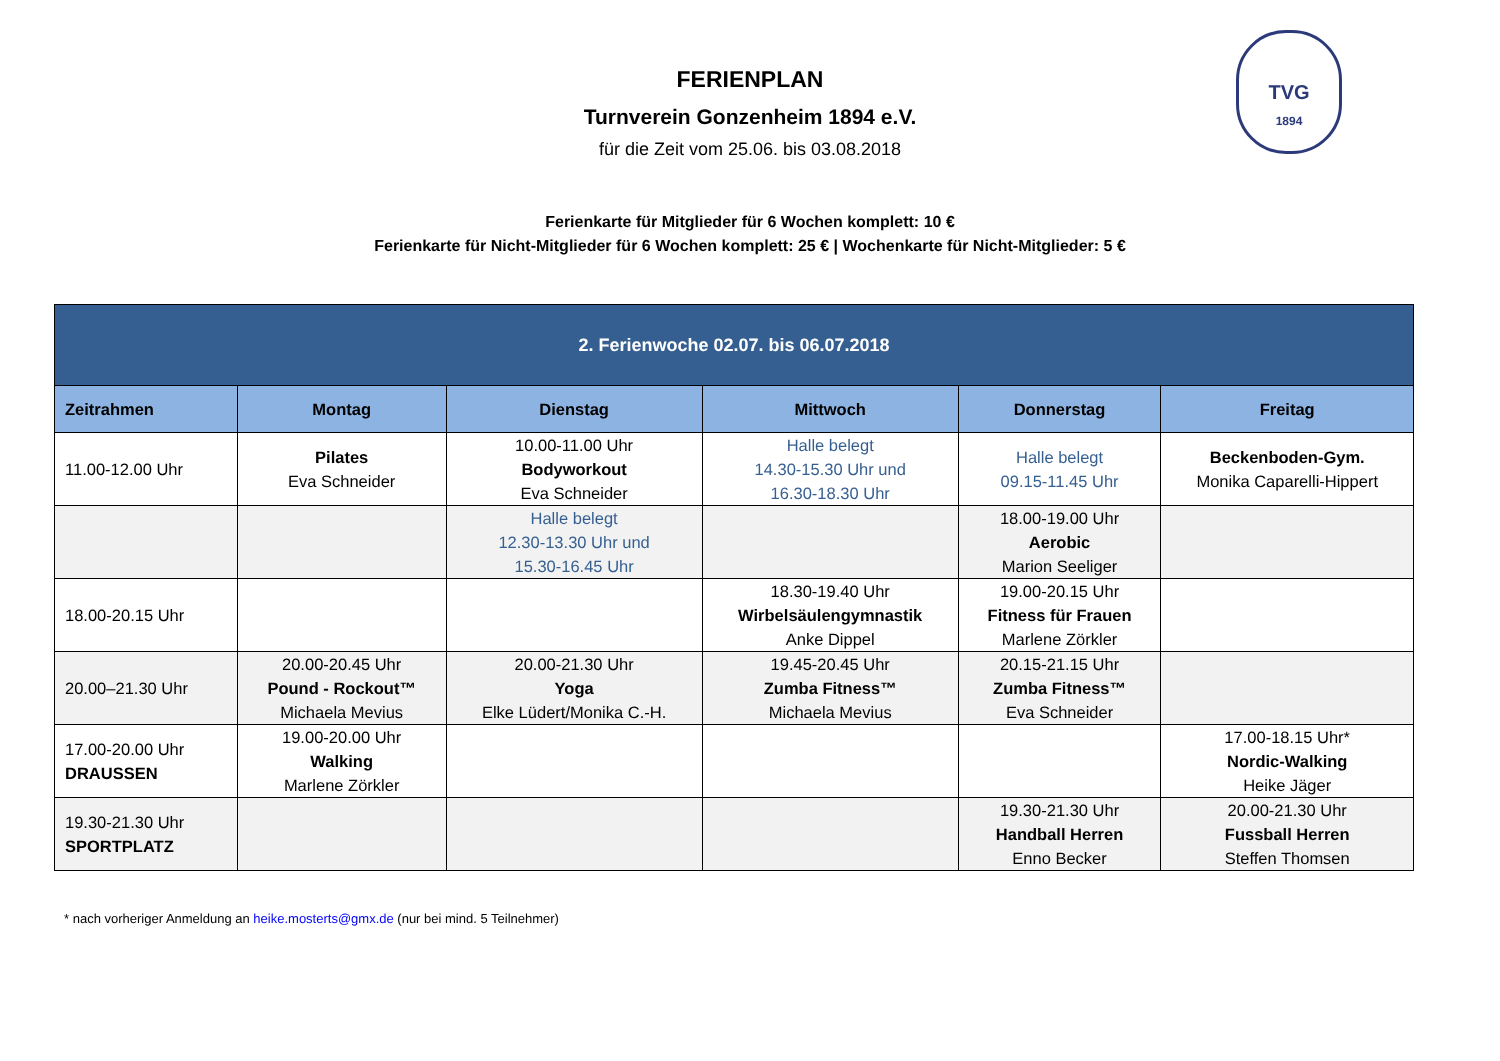TVG
1894
FERIENPLAN
Turnverein Gonzenheim 1894 e.V.
für die Zeit vom 25.06. bis 03.08.2018
Ferienkarte für Mitglieder für 6 Wochen komplett: 10 €
Ferienkarte für Nicht-Mitglieder für 6 Wochen komplett: 25 € | Wochenkarte für Nicht-Mitglieder: 5 €
| 2. Ferienwoche 02.07. bis 06.07.2018 | | | | | |
| --- | --- | --- | --- | --- | --- |
| Zeitrahmen | Montag | Dienstag | Mittwoch | Donnerstag | Freitag |
| 11.00-12.00 Uhr | Pilates Eva Schneider | 10.00-11.00 Uhr Bodyworkout Eva Schneider | Halle belegt 14.30-15.30 Uhr und 16.30-18.30 Uhr | Halle belegt 09.15-11.45 Uhr | Beckenboden-Gym. Monika Caparelli-Hippert |
| | | Halle belegt 12.30-13.30 Uhr und 15.30-16.45 Uhr | | 18.00-19.00 Uhr Aerobic Marion Seeliger | |
| 18.00-20.15 Uhr | | | 18.30-19.40 Uhr Wirbelsäulengymnastik Anke Dippel | 19.00-20.15 Uhr Fitness für Frauen Marlene Zörkler | |
| 20.00–21.30 Uhr | 20.00-20.45 Uhr Pound - Rockout™ Michaela Mevius | 20.00-21.30 Uhr Yoga Elke Lüdert/Monika C.-H. | 19.45-20.45 Uhr Zumba Fitness™ Michaela Mevius | 20.15-21.15 Uhr Zumba Fitness™ Eva Schneider | |
| 17.00-20.00 Uhr DRAUSSEN | 19.00-20.00 Uhr Walking Marlene Zörkler | | | | 17.00-18.15 Uhr* Nordic-Walking Heike Jäger |
| 19.30-21.30 Uhr SPORTPLATZ | | | | 19.30-21.30 Uhr Handball Herren Enno Becker | 20.00-21.30 Uhr Fussball Herren Steffen Thomsen |
* nach vorheriger Anmeldung an heike.mosterts@gmx.de (nur bei mind. 5 Teilnehmer)